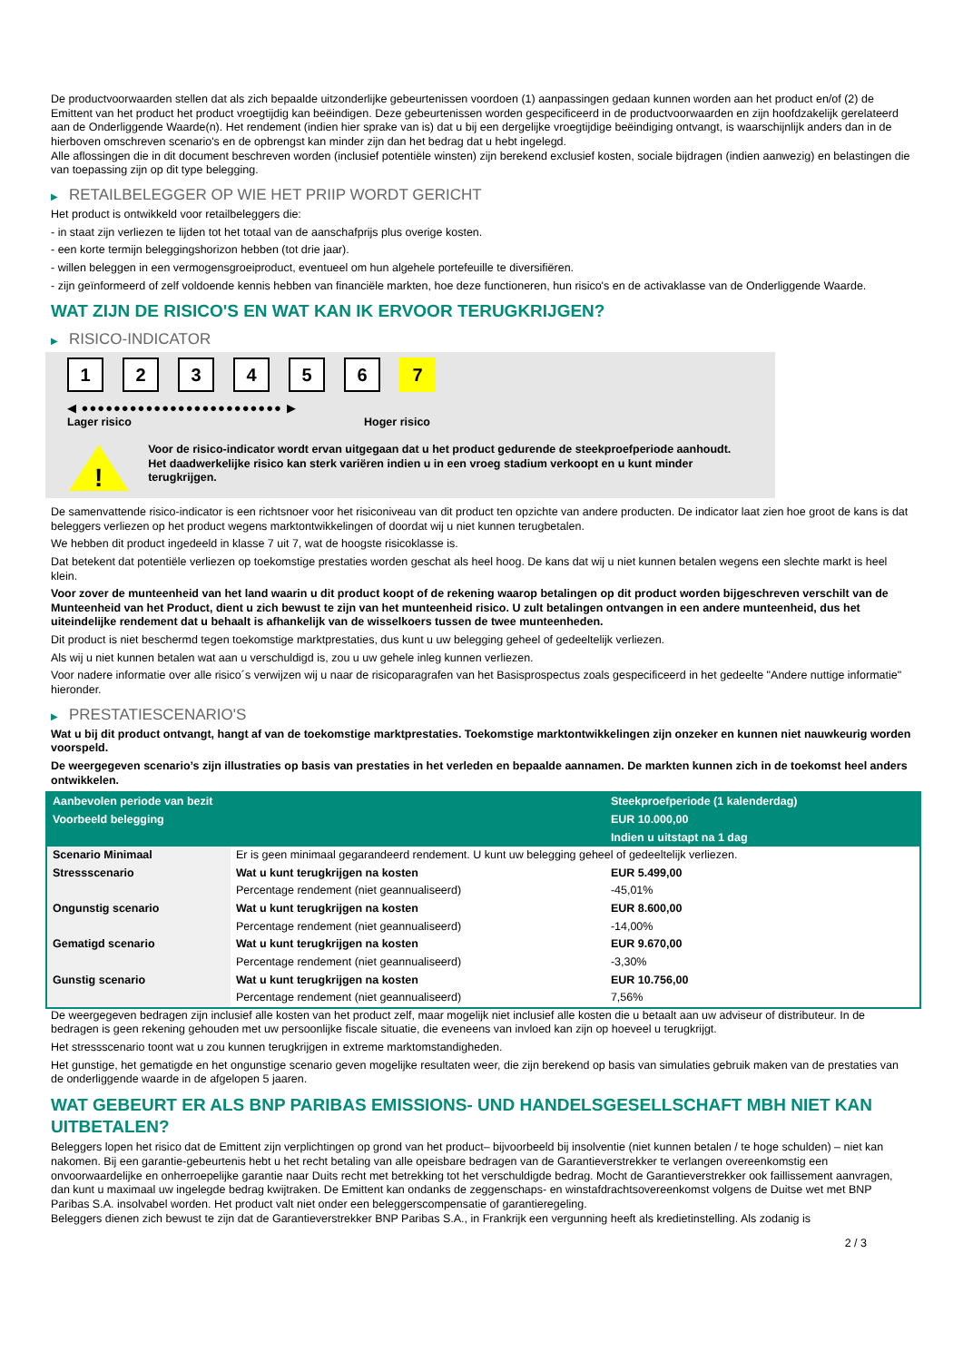De productvoorwaarden stellen dat als zich bepaalde uitzonderlijke gebeurtenissen voordoen (1) aanpassingen gedaan kunnen worden aan het product en/of (2) de Emittent van het product het product vroegtijdig kan beëindigen. Deze gebeurtenissen worden gespecificeerd in de productvoorwaarden en zijn hoofdzakelijk gerelateerd aan de Onderliggende Waarde(n). Het rendement (indien hier sprake van is) dat u bij een dergelijke vroegtijdige beëindiging ontvangt, is waarschijnlijk anders dan in de hierboven omschreven scenario's en de opbrengst kan minder zijn dan het bedrag dat u hebt ingelegd.
Alle aflossingen die in dit document beschreven worden (inclusief potentiële winsten) zijn berekend exclusief kosten, sociale bijdragen (indien aanwezig) en belastingen die van toepassing zijn op dit type belegging.
▶ RETAILBELEGGER OP WIE HET PRIIP WORDT GERICHT
Het product is ontwikkeld voor retailbeleggers die:
- in staat zijn verliezen te lijden tot het totaal van de aanschafprijs plus overige kosten.
- een korte termijn beleggingshorizon hebben (tot drie jaar).
- willen beleggen in een vermogensgroeiproduct, eventueel om hun algehele portefeuille te diversifiëren.
- zijn geïnformeerd of zelf voldoende kennis hebben van financiële markten, hoe deze functioneren, hun risico's en de activaklasse van de Onderliggende Waarde.
WAT ZIJN DE RISICO'S EN WAT KAN IK ERVOOR TERUGKRIJGEN?
▶ RISICO-INDICATOR
1 2 3 4 5 6 7
◀ ●●●●●●●●●●●●●●●●●●●●●●●●● ▶
Lager risico Hoger risico
!
Voor de risico-indicator wordt ervan uitgegaan dat u het product gedurende de steekproefperiode aanhoudt.
Het daadwerkelijke risico kan sterk variëren indien u in een vroeg stadium verkoopt en u kunt minder terugkrijgen.
De samenvattende risico-indicator is een richtsnoer voor het risiconiveau van dit product ten opzichte van andere producten. De indicator laat zien hoe groot de kans is dat beleggers verliezen op het product wegens marktontwikkelingen of doordat wij u niet kunnen terugbetalen.
We hebben dit product ingedeeld in klasse 7 uit 7, wat de hoogste risicoklasse is.
Dat betekent dat potentiële verliezen op toekomstige prestaties worden geschat als heel hoog. De kans dat wij u niet kunnen betalen wegens een slechte markt is heel klein.
Voor zover de munteenheid van het land waarin u dit product koopt of de rekening waarop betalingen op dit product worden bijgeschreven verschilt van de Munteenheid van het Product, dient u zich bewust te zijn van het munteenheid risico. U zult betalingen ontvangen in een andere munteenheid, dus het uiteindelijke rendement dat u behaalt is afhankelijk van de wisselkoers tussen de twee munteenheden.
Dit product is niet beschermd tegen toekomstige marktprestaties, dus kunt u uw belegging geheel of gedeeltelijk verliezen.
Als wij u niet kunnen betalen wat aan u verschuldigd is, zou u uw gehele inleg kunnen verliezen.
Voor nadere informatie over alle risico´s verwijzen wij u naar de risicoparagrafen van het Basisprospectus zoals gespecificeerd in het gedeelte "Andere nuttige informatie" hieronder.
▶ PRESTATIESCENARIO'S
Wat u bij dit product ontvangt, hangt af van de toekomstige marktprestaties. Toekomstige marktontwikkelingen zijn onzeker en kunnen niet nauwkeurig worden voorspeld.
De weergegeven scenario’s zijn illustraties op basis van prestaties in het verleden en bepaalde aannamen. De markten kunnen zich in de toekomst heel anders ontwikkelen.
| Aanbevolen periode van bezit | | Steekproefperiode (1 kalenderdag) |
| --- | --- | --- |
| Voorbeeld belegging | | EUR 10.000,00 |
| | | Indien u uitstapt na 1 dag |
| Scenario Minimaal | Er is geen minimaal gegarandeerd rendement. U kunt uw belegging geheel of gedeeltelijk verliezen. | |
| Stressscenario | Wat u kunt terugkrijgen na kosten | EUR 5.499,00 |
| | Percentage rendement (niet geannualiseerd) | -45,01% |
| Ongunstig scenario | Wat u kunt terugkrijgen na kosten | EUR 8.600,00 |
| | Percentage rendement (niet geannualiseerd) | -14,00% |
| Gematigd scenario | Wat u kunt terugkrijgen na kosten | EUR 9.670,00 |
| | Percentage rendement (niet geannualiseerd) | -3,30% |
| Gunstig scenario | Wat u kunt terugkrijgen na kosten | EUR 10.756,00 |
| | Percentage rendement (niet geannualiseerd) | 7,56% |
De weergegeven bedragen zijn inclusief alle kosten van het product zelf, maar mogelijk niet inclusief alle kosten die u betaalt aan uw adviseur of distributeur. In de bedragen is geen rekening gehouden met uw persoonlijke fiscale situatie, die eveneens van invloed kan zijn op hoeveel u terugkrijgt.
Het stressscenario toont wat u zou kunnen terugkrijgen in extreme marktomstandigheden.
Het gunstige, het gematigde en het ongunstige scenario geven mogelijke resultaten weer, die zijn berekend op basis van simulaties gebruik maken van de prestaties van de onderliggende waarde in de afgelopen 5 jaaren.
WAT GEBEURT ER ALS BNP PARIBAS EMISSIONS- UND HANDELSGESELLSCHAFT MBH NIET KAN UITBETALEN?
Beleggers lopen het risico dat de Emittent zijn verplichtingen op grond van het product– bijvoorbeeld bij insolventie (niet kunnen betalen / te hoge schulden) – niet kan nakomen. Bij een garantie-gebeurtenis hebt u het recht betaling van alle opeisbare bedragen van de Garantieverstrekker te verlangen overeenkomstig een onvoorwaardelijke en onherroepelijke garantie naar Duits recht met betrekking tot het verschuldigde bedrag. Mocht de Garantieverstrekker ook faillissement aanvragen, dan kunt u maximaal uw ingelegde bedrag kwijtraken. De Emittent kan ondanks de zeggenschaps- en winstafdrachtsovereenkomst volgens de Duitse wet met BNP Paribas S.A. insolvabel worden. Het product valt niet onder een beleggerscompensatie of garantieregeling.
Beleggers dienen zich bewust te zijn dat de Garantieverstrekker BNP Paribas S.A., in Frankrijk een vergunning heeft als kredietinstelling. Als zodanig is
2 / 3